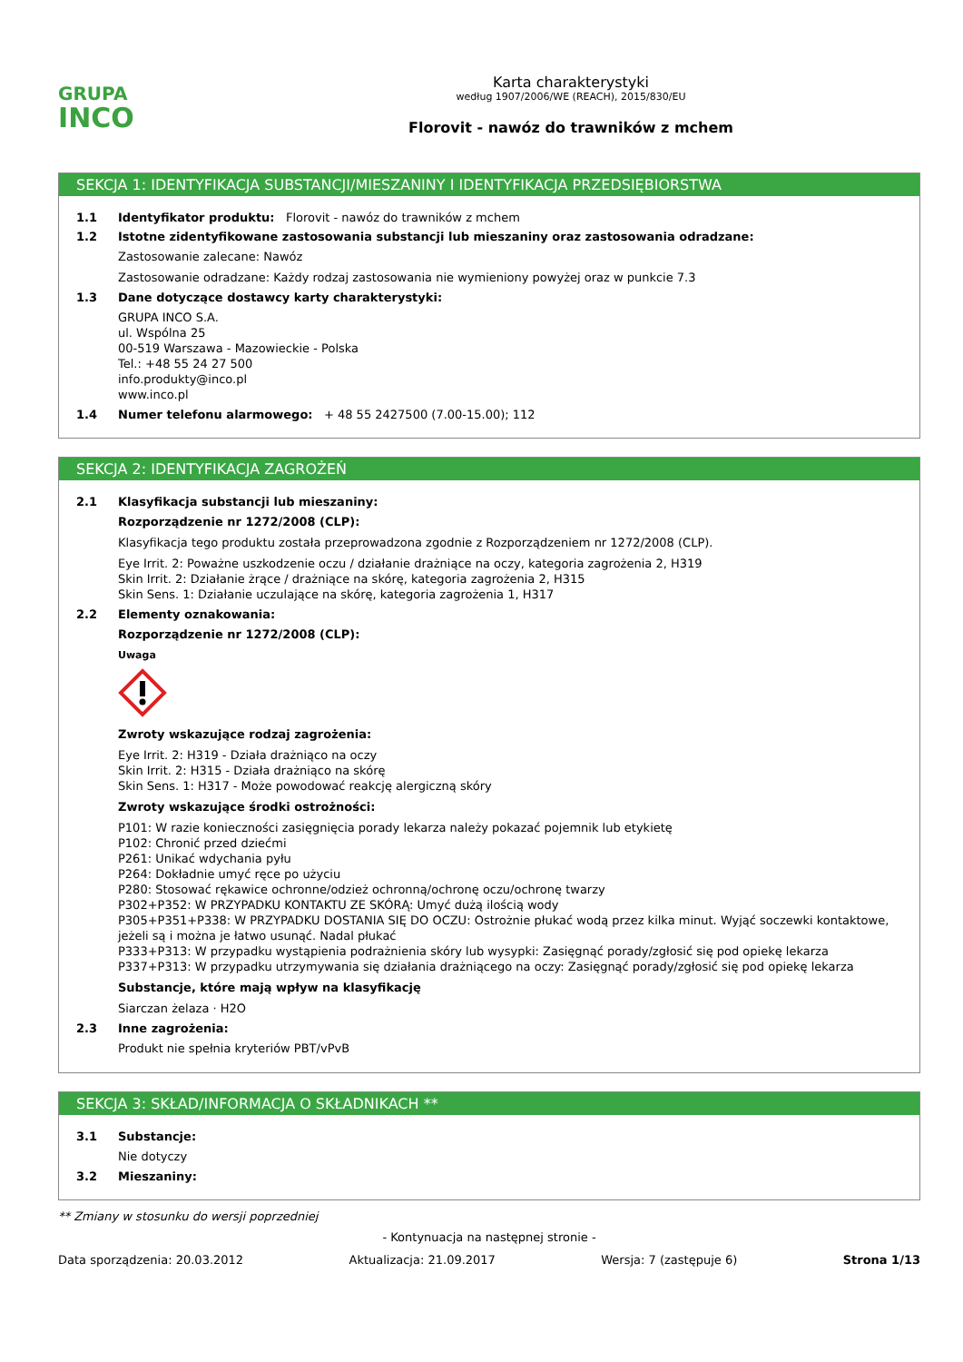GRUPA
INCO
Karta charakterystyki
według 1907/2006/WE (REACH), 2015/830/EU
Florovit - nawóz do trawników z mchem
SEKCJA 1: IDENTYFIKACJA SUBSTANCJI/MIESZANINY I IDENTYFIKACJA PRZEDSIĘBIORSTWA
1.1 Identyfikator produktu: Florovit - nawóz do trawników z mchem
1.2 Istotne zidentyfikowane zastosowania substancji lub mieszaniny oraz zastosowania odradzane:
Zastosowanie zalecane: Nawóz
Zastosowanie odradzane: Każdy rodzaj zastosowania nie wymieniony powyżej oraz w punkcie 7.3
1.3 Dane dotyczące dostawcy karty charakterystyki:
GRUPA INCO S.A.
ul. Wspólna 25
00-519 Warszawa - Mazowieckie - Polska
Tel.: +48 55 24 27 500
info.produkty@inco.pl
www.inco.pl
1.4 Numer telefonu alarmowego: + 48 55 2427500 (7.00-15.00); 112
SEKCJA 2: IDENTYFIKACJA ZAGROŻEŃ
2.1 Klasyfikacja substancji lub mieszaniny:
Rozporządzenie nr 1272/2008 (CLP):
Klasyfikacja tego produktu została przeprowadzona zgodnie z Rozporządzeniem nr 1272/2008 (CLP).
Eye Irrit. 2: Poważne uszkodzenie oczu / działanie drażniące na oczy, kategoria zagrożenia 2, H319
Skin Irrit. 2: Działanie żrące / drażniące na skórę, kategoria zagrożenia 2, H315
Skin Sens. 1: Działanie uczulające na skórę, kategoria zagrożenia 1, H317
2.2 Elementy oznakowania:
Rozporządzenie nr 1272/2008 (CLP):
Uwaga
Zwroty wskazujące rodzaj zagrożenia:
Eye Irrit. 2: H319 - Działa drażniąco na oczy
Skin Irrit. 2: H315 - Działa drażniąco na skórę
Skin Sens. 1: H317 - Może powodować reakcję alergiczną skóry
Zwroty wskazujące środki ostrożności:
P101: W razie konieczności zasięgnięcia porady lekarza należy pokazać pojemnik lub etykietę
P102: Chronić przed dziećmi
P261: Unikać wdychania pyłu
P264: Dokładnie umyć ręce po użyciu
P280: Stosować rękawice ochronne/odzież ochronną/ochronę oczu/ochronę twarzy
P302+P352: W PRZYPADKU KONTAKTU ZE SKÓRĄ: Umyć dużą ilością wody
P305+P351+P338: W PRZYPADKU DOSTANIA SIĘ DO OCZU: Ostrożnie płukać wodą przez kilka minut. Wyjąć soczewki kontaktowe, jeżeli są i można je łatwo usunąć. Nadal płukać
P333+P313: W przypadku wystąpienia podrażnienia skóry lub wysypki: Zasięgnąć porady/zgłosić się pod opiekę lekarza
P337+P313: W przypadku utrzymywania się działania drażniącego na oczy: Zasięgnąć porady/zgłosić się pod opiekę lekarza
Substancje, które mają wpływ na klasyfikację
Siarczan żelaza · H2O
2.3 Inne zagrożenia:
Produkt nie spełnia kryteriów PBT/vPvB
SEKCJA 3: SKŁAD/INFORMACJA O SKŁADNIKACH **
3.1 Substancje:
Nie dotyczy
3.2 Mieszaniny:
** Zmiany w stosunku do wersji poprzedniej
- Kontynuacja na następnej stronie -
Data sporządzenia: 20.03.2012 Aktualizacja: 21.09.2017 Wersja: 7 (zastępuje 6) Strona 1/13